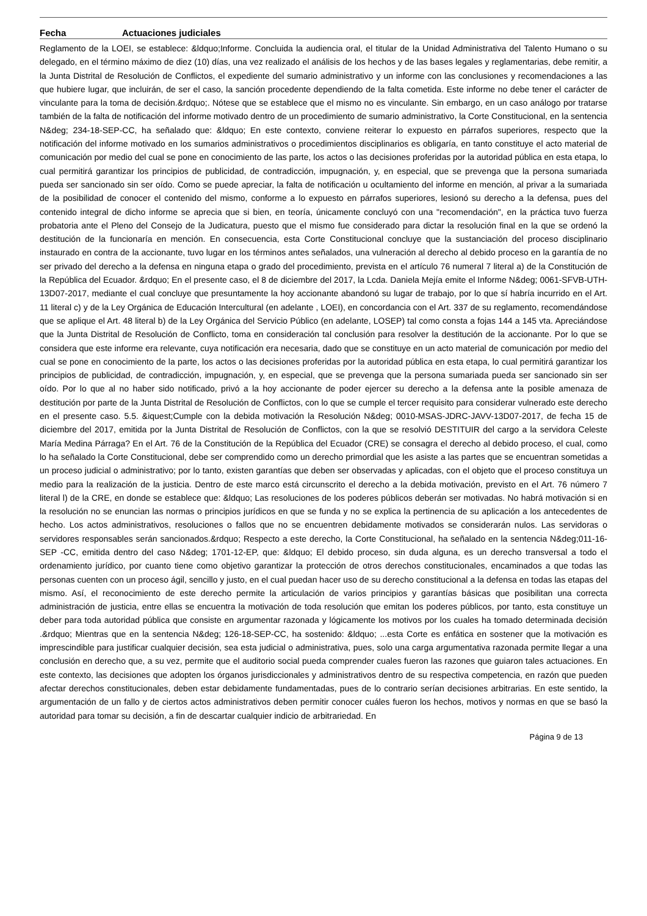Fecha Actuaciones judiciales
Reglamento de la LOEI, se establece: &ldquo;Informe. Concluida la audiencia oral, el titular de la Unidad Administrativa del Talento Humano o su delegado, en el término máximo de diez (10) días, una vez realizado el análisis de los hechos y de las bases legales y reglamentarias, debe remitir, a la Junta Distrital de Resolución de Conflictos, el expediente del sumario administrativo y un informe con las conclusiones y recomendaciones a las que hubiere lugar, que incluirán, de ser el caso, la sanción procedente dependiendo de la falta cometida. Este informe no debe tener el carácter de vinculante para la toma de decisión.&rdquo;. Nótese que se establece que el mismo no es vinculante. Sin embargo, en un caso análogo por tratarse también de la falta de notificación del informe motivado dentro de un procedimiento de sumario administrativo, la Corte Constitucional, en la sentencia N&deg; 234-18-SEP-CC, ha señalado que: &ldquo; En este contexto, conviene reiterar lo expuesto en párrafos superiores, respecto que la notificación del informe motivado en los sumarios administrativos o procedimientos disciplinarios es obligaría, en tanto constituye el acto material de comunicación por medio del cual se pone en conocimiento de las parte, los actos o las decisiones proferidas por la autoridad pública en esta etapa, lo cual permitirá garantizar los principios de publicidad, de contradicción, impugnación, y, en especial, que se prevenga que la persona sumariada pueda ser sancionado sin ser oído. Como se puede apreciar, la falta de notificación u ocultamiento del informe en mención, al privar a la sumariada de la posibilidad de conocer el contenido del mismo, conforme a lo expuesto en párrafos superiores, lesionó su derecho a la defensa, pues del contenido integral de dicho informe se aprecia que si bien, en teoría, únicamente concluyó con una "recomendación", en la práctica tuvo fuerza probatoria ante el Pleno del Consejo de la Judicatura, puesto que el mismo fue considerado para dictar la resolución final en la que se ordenó la destitución de la funcionaría en mención. En consecuencia, esta Corte Constitucional concluye que la sustanciación del proceso disciplinario instaurado en contra de la accionante, tuvo lugar en los términos antes señalados, una vulneración al derecho al debido proceso en la garantía de no ser privado del derecho a la defensa en ninguna etapa o grado del procedimiento, prevista en el artículo 76 numeral 7 literal a) de la Constitución de la República del Ecuador. &rdquo; En el presente caso, el 8 de diciembre del 2017, la Lcda. Daniela Mejía emite el Informe N&deg; 0061-SFVB-UTH-13D07-2017, mediante el cual concluye que presuntamente la hoy accionante abandonó su lugar de trabajo, por lo que sí habría incurrido en el Art. 11 literal c) y de la Ley Orgánica de Educación Intercultural (en adelante , LOEI), en concordancia con el Art. 337 de su reglamento, recomendándose que se aplique el Art. 48 literal b) de la Ley Orgánica del Servicio Público (en adelante, LOSEP) tal como consta a fojas 144 a 145 vta. Apreciándose que la Junta Distrital de Resolución de Conflicto, toma en consideración tal conclusión para resolver la destitución de la accionante. Por lo que se considera que este informe era relevante, cuya notificación era necesaria, dado que se constituye en un acto material de comunicación por medio del cual se pone en conocimiento de la parte, los actos o las decisiones proferidas por la autoridad pública en esta etapa, lo cual permitirá garantizar los principios de publicidad, de contradicción, impugnación, y, en especial, que se prevenga que la persona sumariada pueda ser sancionado sin ser oído. Por lo que al no haber sido notificado, privó a la hoy accionante de poder ejercer su derecho a la defensa ante la posible amenaza de destitución por parte de la Junta Distrital de Resolución de Conflictos, con lo que se cumple el tercer requisito para considerar vulnerado este derecho en el presente caso. 5.5. &iquest;Cumple con la debida motivación la Resolución N&deg; 0010-MSAS-JDRC-JAVV-13D07-2017, de fecha 15 de diciembre del 2017, emitida por la Junta Distrital de Resolución de Conflictos, con la que se resolvió DESTITUIR del cargo a la servidora Celeste María Medina Párraga? En el Art. 76 de la Constitución de la República del Ecuador (CRE) se consagra el derecho al debido proceso, el cual, como lo ha señalado la Corte Constitucional, debe ser comprendido como un derecho primordial que les asiste a las partes que se encuentran sometidas a un proceso judicial o administrativo; por lo tanto, existen garantías que deben ser observadas y aplicadas, con el objeto que el proceso constituya un medio para la realización de la justicia. Dentro de este marco está circunscrito el derecho a la debida motivación, previsto en el Art. 76 número 7 literal l) de la CRE, en donde se establece que: &ldquo; Las resoluciones de los poderes públicos deberán ser motivadas. No habrá motivación si en la resolución no se enuncian las normas o principios jurídicos en que se funda y no se explica la pertinencia de su aplicación a los antecedentes de hecho. Los actos administrativos, resoluciones o fallos que no se encuentren debidamente motivados se considerarán nulos. Las servidoras o servidores responsables serán sancionados.&rdquo; Respecto a este derecho, la Corte Constitucional, ha señalado en la sentencia N&deg;011-16-SEP -CC, emitida dentro del caso N&deg; 1701-12-EP, que: &ldquo; El debido proceso, sin duda alguna, es un derecho transversal a todo el ordenamiento jurídico, por cuanto tiene como objetivo garantizar la protección de otros derechos constitucionales, encaminados a que todas las personas cuenten con un proceso ágil, sencillo y justo, en el cual puedan hacer uso de su derecho constitucional a la defensa en todas las etapas del mismo. Así, el reconocimiento de este derecho permite la articulación de varios principios y garantías básicas que posibilitan una correcta administración de justicia, entre ellas se encuentra la motivación de toda resolución que emitan los poderes públicos, por tanto, esta constituye un deber para toda autoridad pública que consiste en argumentar razonada y lógicamente los motivos por los cuales ha tomado determinada decisión .&rdquo; Mientras que en la sentencia N&deg; 126-18-SEP-CC, ha sostenido: &ldquo; ...esta Corte es enfática en sostener que la motivación es imprescindible para justificar cualquier decisión, sea esta judicial o administrativa, pues, solo una carga argumentativa razonada permite llegar a una conclusión en derecho que, a su vez, permite que el auditorio social pueda comprender cuales fueron las razones que guiaron tales actuaciones. En este contexto, las decisiones que adopten los órganos jurisdiccionales y administrativos dentro de su respectiva competencia, en razón que pueden afectar derechos constitucionales, deben estar debidamente fundamentadas, pues de lo contrario serían decisiones arbitrarias. En este sentido, la argumentación de un fallo y de ciertos actos administrativos deben permitir conocer cuáles fueron los hechos, motivos y normas en que se basó la autoridad para tomar su decisión, a fin de descartar cualquier indicio de arbitrariedad. En
Página 9 de 13